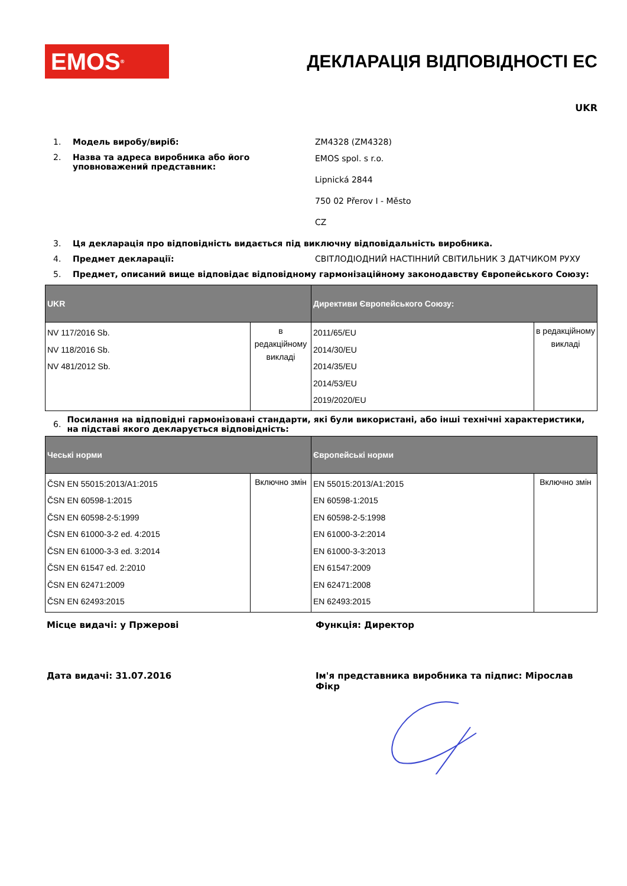EMOS<sup>®</sup>
ДЕКЛАРАЦІЯ ВІДПОВІДНОСТІ ЕС
UKR
1. Модель виробу/виріб: ZM4328 (ZM4328)
2. Назва та адреса виробника або його уповноважений представник:
EMOS spol. s r.o.
Lipnická 2844
750 02 Přerov I - Město
CZ
3. Ця декларація про відповідність видається під виключну відповідальність виробника.
4. Предмет декларації: СВІТЛОДІОДНИЙ НАСТІННИЙ СВІТИЛЬНИК З ДАТЧИКОМ РУХУ
5. Предмет, описаний вище відповідає відповідному гармонізаційному законодавству Європейського Союзу:
| UKR | | Директиви Європейського Союзу: | |
| --- | --- | --- | --- |
| NV 117/2016 Sb. NV 118/2016 Sb. NV 481/2012 Sb. | в редакційному викладі | 2011/65/EU 2014/30/EU 2014/35/EU 2014/53/EU 2019/2020/EU | в редакційному викладі |
6.
Посилання на відповідні гармонізовані стандарти, які були використані, або інші технічні характеристики, на підставі якого декларується відповідність:
| Чеські норми | | Європейські норми | |
| --- | --- | --- | --- |
| ČSN EN 55015:2013/A1:2015 ČSN EN 60598-1:2015 ČSN EN 60598-2-5:1999 ČSN EN 61000-3-2 ed. 4:2015 ČSN EN 61000-3-3 ed. 3:2014 ČSN EN 61547 ed. 2:2010 ČSN EN 62471:2009 ČSN EN 62493:2015 | Включно змін | EN 55015:2013/A1:2015 EN 60598-1:2015 EN 60598-2-5:1998 EN 61000-3-2:2014 EN 61000-3-3:2013 EN 61547:2009 EN 62471:2008 EN 62493:2015 | Включно змін |
Місце видачі: у Пржерові Функція: Директор
Дата видачі: 31.07.2016 Ім'я представника виробника та підпис: Мірослав Фікр